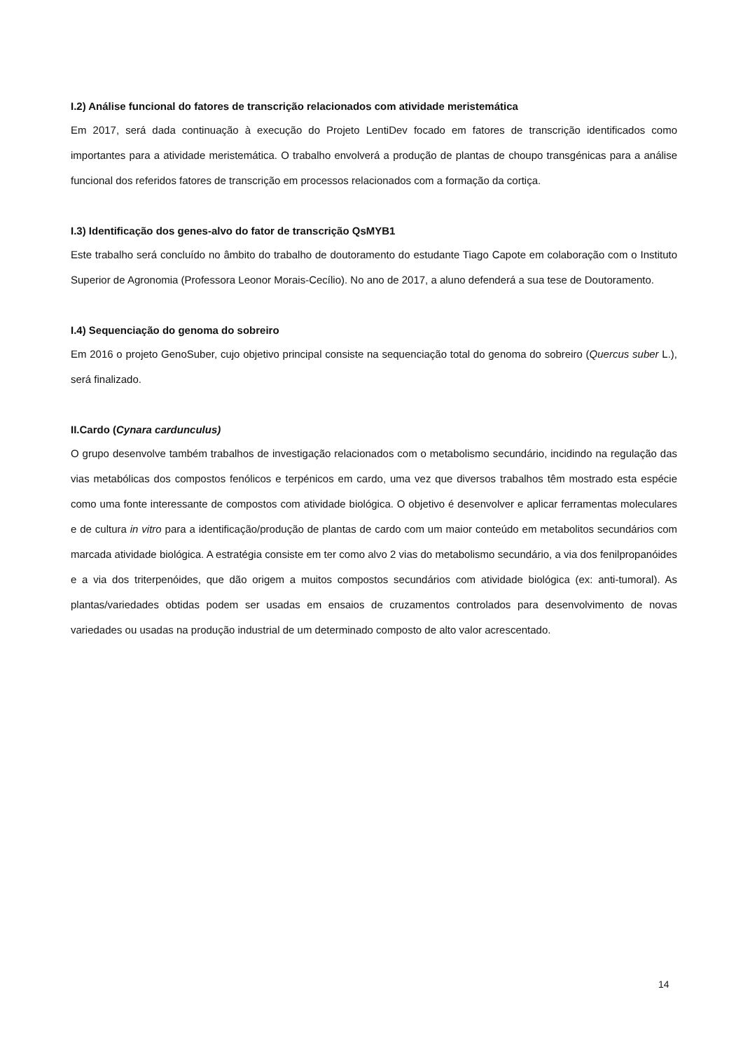I.2) Análise funcional do fatores de transcrição relacionados com atividade meristemática
Em 2017, será dada continuação à execução do Projeto LentiDev focado em fatores de transcrição identificados como importantes para a atividade meristemática. O trabalho envolverá a produção de plantas de choupo transgénicas para a análise funcional dos referidos fatores de transcrição em processos relacionados com a formação da cortiça.
I.3) Identificação dos genes-alvo do fator de transcrição QsMYB1
Este trabalho será concluído no âmbito do trabalho de doutoramento do estudante Tiago Capote em colaboração com o Instituto Superior de Agronomia (Professora Leonor Morais-Cecílio). No ano de 2017, a aluno defenderá a sua tese de Doutoramento.
I.4) Sequenciação do genoma do sobreiro
Em 2016 o projeto GenoSuber, cujo objetivo principal consiste na sequenciação total do genoma do sobreiro (Quercus suber L.), será finalizado.
II.Cardo (Cynara cardunculus)
O grupo desenvolve também trabalhos de investigação relacionados com o metabolismo secundário, incidindo na regulação das vias metabólicas dos compostos fenólicos e terpénicos em cardo, uma vez que diversos trabalhos têm mostrado esta espécie como uma fonte interessante de compostos com atividade biológica. O objetivo é desenvolver e aplicar ferramentas moleculares e de cultura in vitro para a identificação/produção de plantas de cardo com um maior conteúdo em metabolitos secundários com marcada atividade biológica. A estratégia consiste em ter como alvo 2 vias do metabolismo secundário, a via dos fenilpropanóides e a via dos triterpenóides, que dão origem a muitos compostos secundários com atividade biológica (ex: anti-tumoral). As plantas/variedades obtidas podem ser usadas em ensaios de cruzamentos controlados para desenvolvimento de novas variedades ou usadas na produção industrial de um determinado composto de alto valor acrescentado.
14